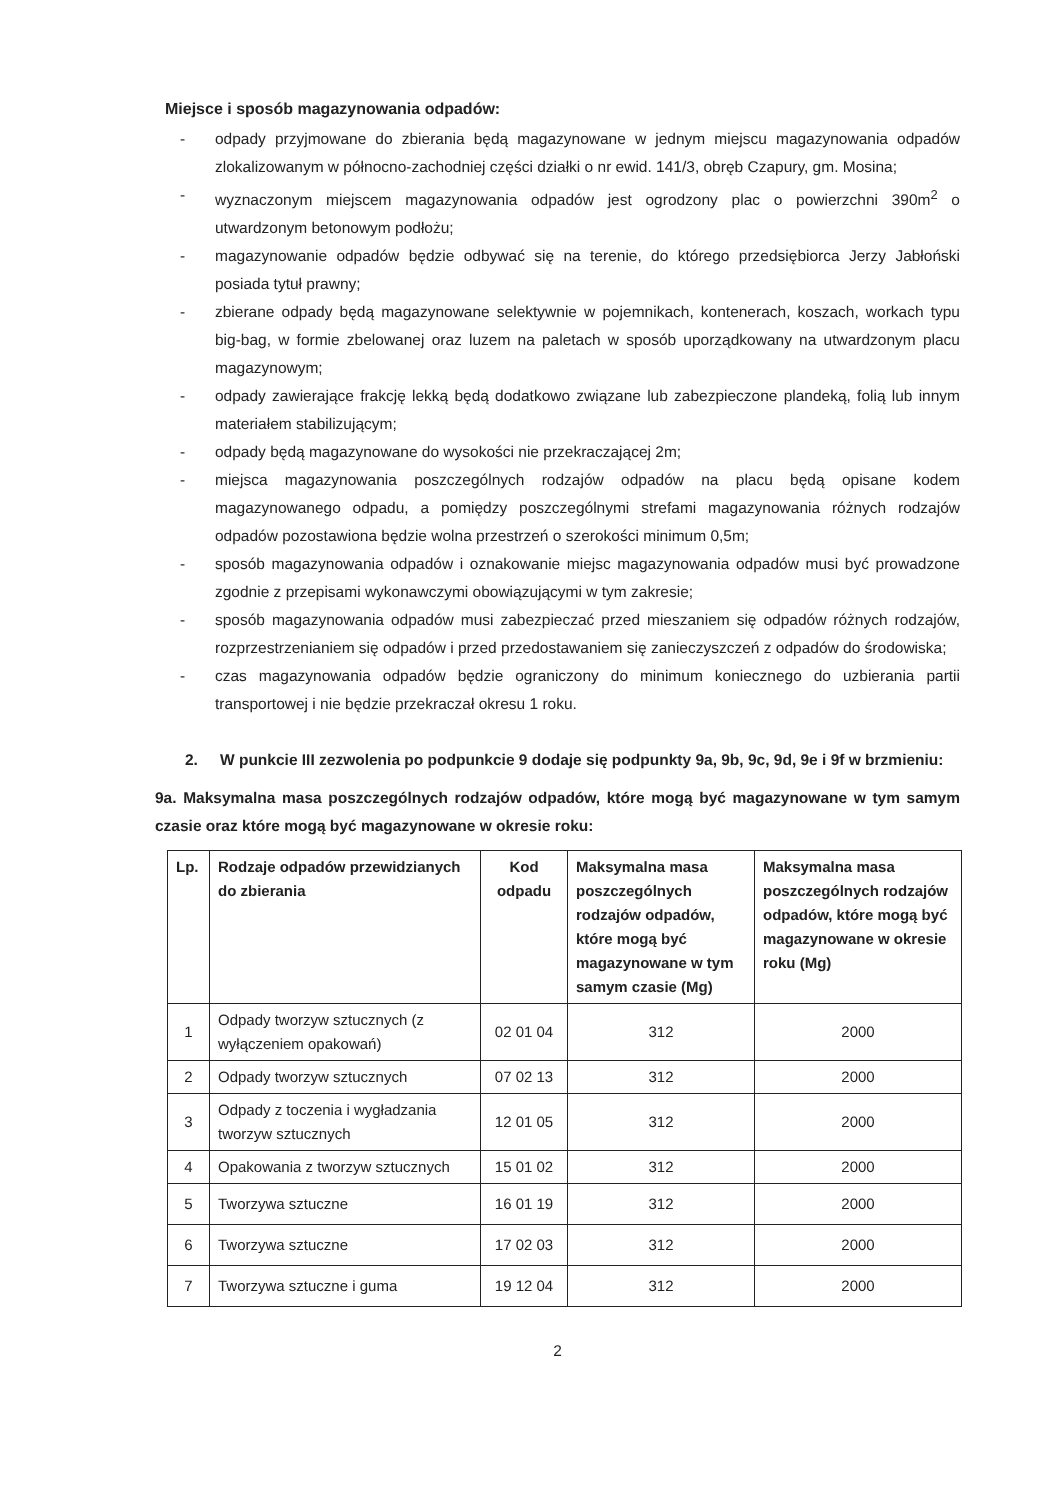Miejsce i sposób magazynowania odpadów:
- odpady przyjmowane do zbierania będą magazynowane w jednym miejscu magazynowania odpadów zlokalizowanym w północno-zachodniej części działki o nr ewid. 141/3, obręb Czapury, gm. Mosina;
- wyznaczonym miejscem magazynowania odpadów jest ogrodzony plac o powierzchni 390m<sup>2</sup> o utwardzonym betonowym podłożu;
- magazynowanie odpadów będzie odbywać się na terenie, do którego przedsiębiorca Jerzy Jabłoński posiada tytuł prawny;
- zbierane odpady będą magazynowane selektywnie w pojemnikach, kontenerach, koszach, workach typu big-bag, w formie zbelowanej oraz luzem na paletach w sposób uporządkowany na utwardzonym placu magazynowym;
- odpady zawierające frakcję lekką będą dodatkowo związane lub zabezpieczone plandeką, folią lub innym materiałem stabilizującym;
- odpady będą magazynowane do wysokości nie przekraczającej 2m;
- miejsca magazynowania poszczególnych rodzajów odpadów na placu będą opisane kodem magazynowanego odpadu, a pomiędzy poszczególnymi strefami magazynowania różnych rodzajów odpadów pozostawiona będzie wolna przestrzeń o szerokości minimum 0,5m;
- sposób magazynowania odpadów i oznakowanie miejsc magazynowania odpadów musi być prowadzone zgodnie z przepisami wykonawczymi obowiązującymi w tym zakresie;
- sposób magazynowania odpadów musi zabezpieczać przed mieszaniem się odpadów różnych rodzajów, rozprzestrzenianiem się odpadów i przed przedostawaniem się zanieczyszczeń z odpadów do środowiska;
- czas magazynowania odpadów będzie ograniczony do minimum koniecznego do uzbierania partii transportowej i nie będzie przekraczał okresu 1 roku.
2. W punkcie III zezwolenia po podpunkcie 9 dodaje się podpunkty 9a, 9b, 9c, 9d, 9e i 9f w brzmieniu:
9a. Maksymalna masa poszczególnych rodzajów odpadów, które mogą być magazynowane w tym samym czasie oraz które mogą być magazynowane w okresie roku:
| Lp. | Rodzaje odpadów przewidzianych do zbierania | Kod odpadu | Maksymalna masa poszczególnych rodzajów odpadów, które mogą być magazynowane w tym samym czasie (Mg) | Maksymalna masa poszczególnych rodzajów odpadów, które mogą być magazynowane w okresie roku (Mg) |
| --- | --- | --- | --- | --- |
| 1 | Odpady tworzyw sztucznych (z wyłączeniem opakowań) | 02 01 04 | 312 | 2000 |
| 2 | Odpady tworzyw sztucznych | 07 02 13 | 312 | 2000 |
| 3 | Odpady z toczenia i wygładzania tworzyw sztucznych | 12 01 05 | 312 | 2000 |
| 4 | Opakowania z tworzyw sztucznych | 15 01 02 | 312 | 2000 |
| 5 | Tworzywa sztuczne | 16 01 19 | 312 | 2000 |
| 6 | Tworzywa sztuczne | 17 02 03 | 312 | 2000 |
| 7 | Tworzywa sztuczne i guma | 19 12 04 | 312 | 2000 |
2